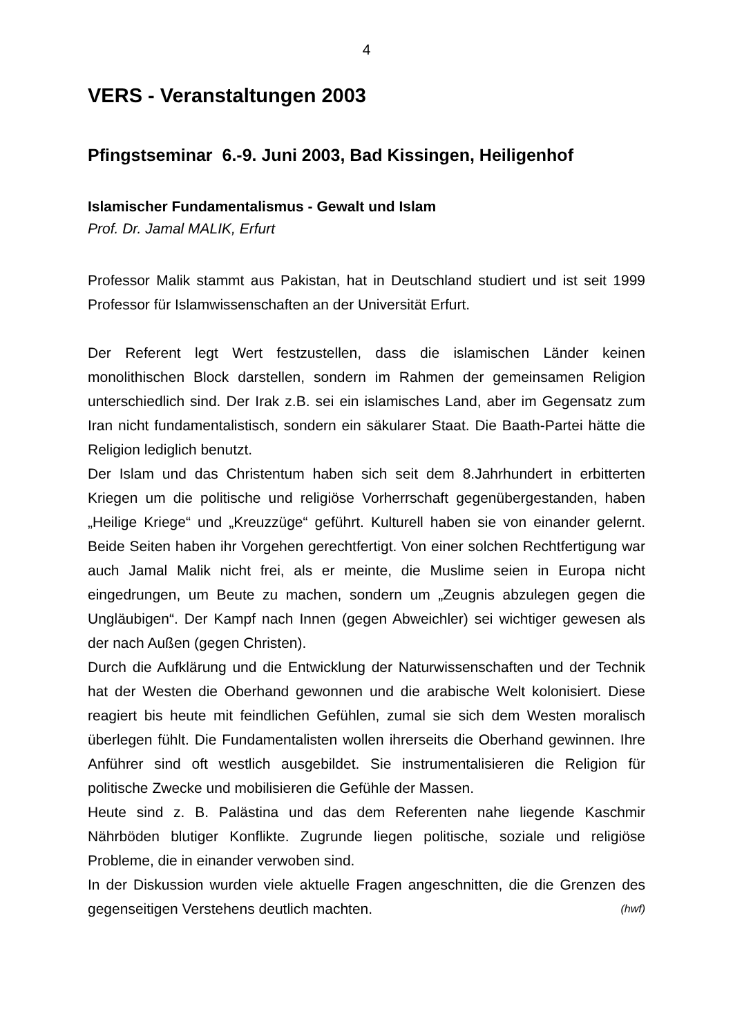4
VERS - Veranstaltungen 2003
Pfingstseminar 6.-9. Juni 2003, Bad Kissingen, Heiligenhof
Islamischer Fundamentalismus - Gewalt und Islam
Prof. Dr. Jamal MALIK, Erfurt
Professor Malik stammt aus Pakistan, hat in Deutschland studiert und ist seit 1999 Professor für Islamwissenschaften an der Universität Erfurt.
Der Referent legt Wert festzustellen, dass die islamischen Länder keinen monolithischen Block darstellen, sondern im Rahmen der gemeinsamen Religion unterschiedlich sind. Der Irak z.B. sei ein islamisches Land, aber im Gegensatz zum Iran nicht fundamentalistisch, sondern ein säkularer Staat. Die Baath-Partei hätte die Religion lediglich benutzt.
Der Islam und das Christentum haben sich seit dem 8.Jahrhundert in erbitterten Kriegen um die politische und religiöse Vorherrschaft gegenübergestanden, haben „Heilige Kriege“ und „Kreuzzüge“ geführt. Kulturell haben sie von einander gelernt. Beide Seiten haben ihr Vorgehen gerechtfertigt. Von einer solchen Rechtfertigung war auch Jamal Malik nicht frei, als er meinte, die Muslime seien in Europa nicht eingedrungen, um Beute zu machen, sondern um „Zeugnis abzulegen gegen die Ungläubigen“. Der Kampf nach Innen (gegen Abweichler) sei wichtiger gewesen als der nach Außen (gegen Christen).
Durch die Aufklärung und die Entwicklung der Naturwissenschaften und der Technik hat der Westen die Oberhand gewonnen und die arabische Welt kolonisiert. Diese reagiert bis heute mit feindlichen Gefühlen, zumal sie sich dem Westen moralisch überlegen fühlt. Die Fundamentalisten wollen ihrerseits die Oberhand gewinnen. Ihre Anführer sind oft westlich ausgebildet. Sie instrumentalisieren die Religion für politische Zwecke und mobilisieren die Gefühle der Massen.
Heute sind z. B. Palästina und das dem Referenten nahe liegende Kaschmir Nährböden blutiger Konflikte. Zugrunde liegen politische, soziale und religiöse Probleme, die in einander verwoben sind.
In der Diskussion wurden viele aktuelle Fragen angeschnitten, die die Grenzen des gegenseitigen Verstehens deutlich machten. (hwf)